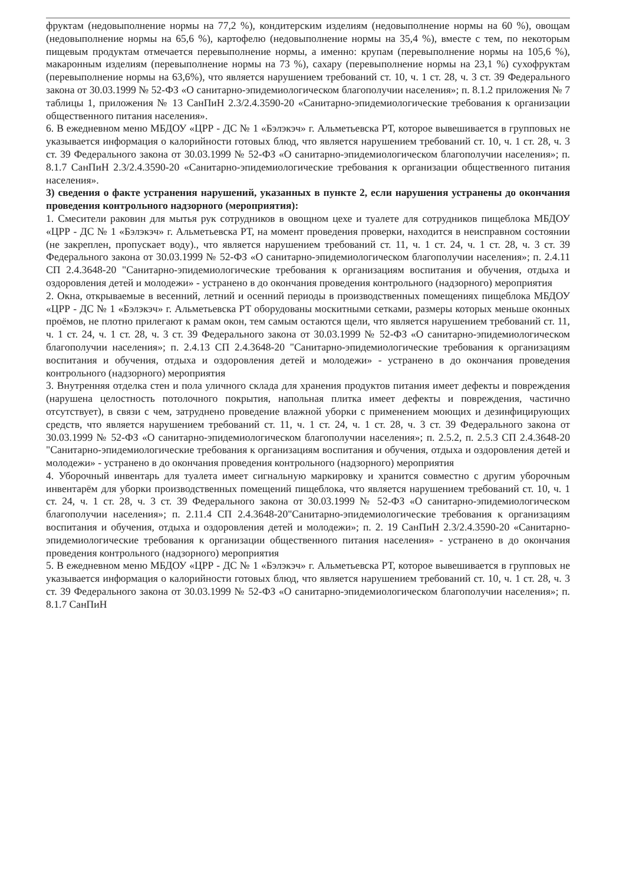фруктам (недовыполнение нормы на 77,2 %), кондитерским изделиям (недовыполнение нормы на 60 %), овощам (недовыполнение нормы на 65,6 %), картофелю (недовыполнение нормы на 35,4 %), вместе с тем, по некоторым пищевым продуктам отмечается перевыполнение нормы, а именно: крупам (перевыполнение нормы на 105,6 %), макаронным изделиям (перевыполнение нормы на 73 %), сахару (перевыполнение нормы на 23,1 %) сухофруктам (перевыполнение нормы на 63,6%), что является нарушением требований ст. 10, ч. 1 ст. 28, ч. 3 ст. 39 Федерального закона от 30.03.1999 № 52-ФЗ «О санитарно-эпидемиологическом благополучии населения»; п. 8.1.2 приложения № 7 таблицы 1, приложения № 13 СанПиН 2.3/2.4.3590-20 «Санитарно-эпидемиологические требования к организации общественного питания населения».
6. В ежедневном меню МБДОУ «ЦРР - ДС № 1 «Бэлэкэч» г. Альметьевска РТ, которое вывешивается в групповых не указывается информация о калорийности готовых блюд, что является нарушением требований ст. 10, ч. 1 ст. 28, ч. 3 ст. 39 Федерального закона от 30.03.1999 № 52-ФЗ «О санитарно-эпидемиологическом благополучии населения»; п. 8.1.7 СанПиН 2.3/2.4.3590-20 «Санитарно-эпидемиологические требования к организации общественного питания населения».
3) сведения о факте устранения нарушений, указанных в пункте 2, если нарушения устранены до окончания проведения контрольного надзорного (мероприятия):
1. Смесители раковин для мытья рук сотрудников в овощном цехе и туалете для сотрудников пищеблока МБДОУ «ЦРР - ДС № 1 «Бэлэкэч» г. Альметьевска РТ, на момент проведения проверки, находится в неисправном состоянии (не закреплен, пропускает воду)., что является нарушением требований ст. 11, ч. 1 ст. 24, ч. 1 ст. 28, ч. 3 ст. 39 Федерального закона от 30.03.1999 № 52-ФЗ «О санитарно-эпидемиологическом благополучии населения»; п. 2.4.11 СП 2.4.3648-20 "Санитарно-эпидемиологические требования к организациям воспитания и обучения, отдыха и оздоровления детей и молодежи» - устранено в до окончания проведения контрольного (надзорного) мероприятия
2. Окна, открываемые в весенний, летний и осенний периоды в производственных помещениях пищеблока МБДОУ «ЦРР - ДС № 1 «Бэлэкэч» г. Альметьевска РТ оборудованы москитными сетками, размеры которых меньше оконных проёмов, не плотно прилегают к рамам окон, тем самым остаются щели, что является нарушением требований ст. 11, ч. 1 ст. 24, ч. 1 ст. 28, ч. 3 ст. 39 Федерального закона от 30.03.1999 № 52-ФЗ «О санитарно-эпидемиологическом благополучии населения»; п. 2.4.13 СП 2.4.3648-20 "Санитарно-эпидемиологические требования к организациям воспитания и обучения, отдыха и оздоровления детей и молодежи» - устранено в до окончания проведения контрольного (надзорного) мероприятия
3. Внутренняя отделка стен и пола уличного склада для хранения продуктов питания имеет дефекты и повреждения (нарушена целостность потолочного покрытия, напольная плитка имеет дефекты и повреждения, частично отсутствует), в связи с чем, затруднено проведение влажной уборки с применением моющих и дезинфицирующих средств, что является нарушением требований ст. 11, ч. 1 ст. 24, ч. 1 ст. 28, ч. 3 ст. 39 Федерального закона от 30.03.1999 № 52-ФЗ «О санитарно-эпидемиологическом благополучии населения»; п. 2.5.2, п. 2.5.3 СП 2.4.3648-20 "Санитарно-эпидемиологические требования к организациям воспитания и обучения, отдыха и оздоровления детей и молодежи» - устранено в до окончания проведения контрольного (надзорного) мероприятия
4. Уборочный инвентарь для туалета имеет сигнальную маркировку и хранится совместно с другим уборочным инвентарём для уборки производственных помещений пищеблока, что является нарушением требований ст. 10, ч. 1 ст. 24, ч. 1 ст. 28, ч. 3 ст. 39 Федерального закона от 30.03.1999 № 52-ФЗ «О санитарно-эпидемиологическом благополучии населения»; п. 2.11.4 СП 2.4.3648-20"Санитарно-эпидемиологические требования к организациям воспитания и обучения, отдыха и оздоровления детей и молодежи»; п. 2. 19 СанПиН 2.3/2.4.3590-20 «Санитарно-эпидемиологические требования к организации общественного питания населения» - устранено в до окончания проведения контрольного (надзорного) мероприятия
5. В ежедневном меню МБДОУ «ЦРР - ДС № 1 «Бэлэкэч» г. Альметьевска РТ, которое вывешивается в групповых не указывается информация о калорийности готовых блюд, что является нарушением требований ст. 10, ч. 1 ст. 28, ч. 3 ст. 39 Федерального закона от 30.03.1999 № 52-ФЗ «О санитарно-эпидемиологическом благополучии населения»; п. 8.1.7 СанПиН